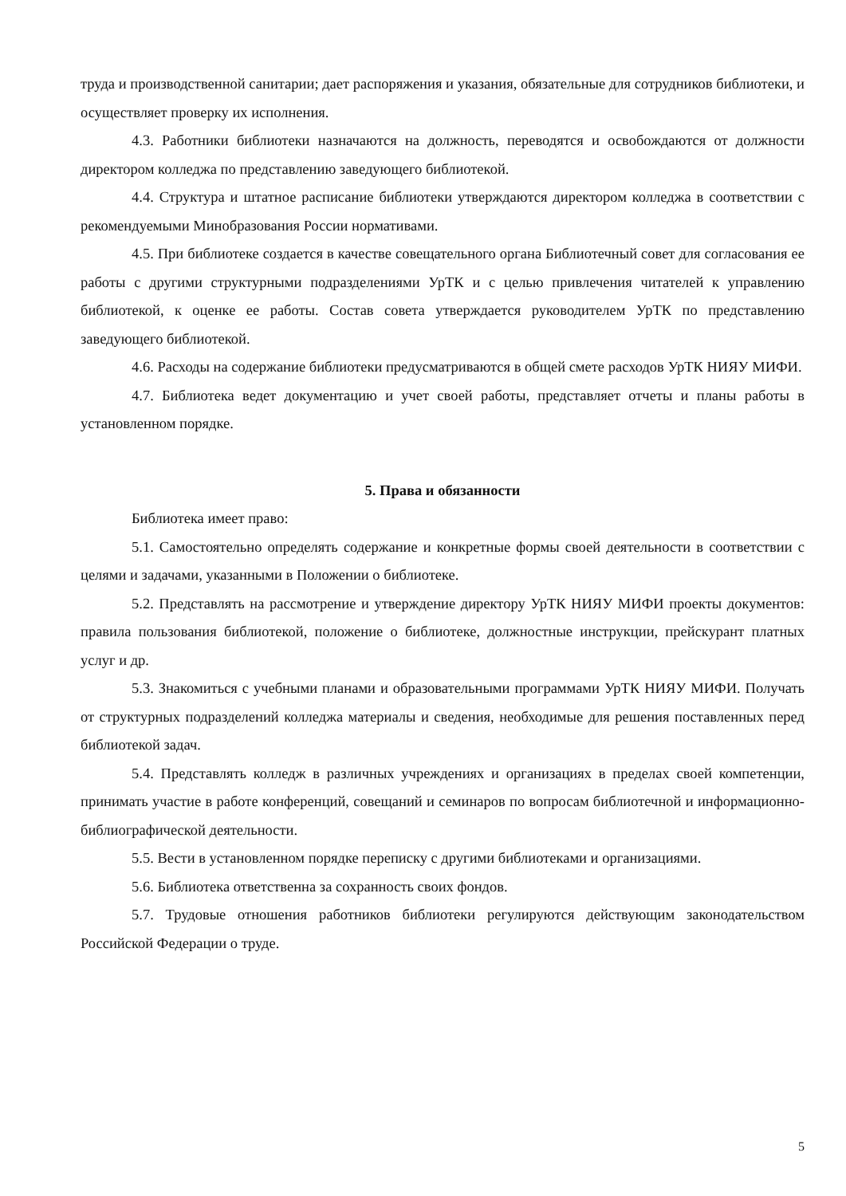труда и производственной санитарии; дает распоряжения и указания, обязательные для сотрудников библиотеки, и осуществляет проверку их исполнения.
4.3. Работники библиотеки назначаются на должность, переводятся и освобождаются от должности директором колледжа по представлению заведующего библиотекой.
4.4. Структура и штатное расписание библиотеки утверждаются директором колледжа в соответствии с рекомендуемыми Минобразования России нормативами.
4.5. При библиотеке создается в качестве совещательного органа Библиотечный совет для согласования ее работы с другими структурными подразделениями УрТК и с целью привлечения читателей к управлению библиотекой, к оценке ее работы. Состав совета утверждается руководителем УрТК по представлению заведующего библиотекой.
4.6. Расходы на содержание библиотеки предусматриваются в общей смете расходов УрТК НИЯУ МИФИ.
4.7. Библиотека ведет документацию и учет своей работы, представляет отчеты и планы работы в установленном порядке.
5. Права и обязанности
Библиотека имеет право:
5.1. Самостоятельно определять содержание и конкретные формы своей деятельности в соответствии с целями и задачами, указанными в Положении о библиотеке.
5.2. Представлять на рассмотрение и утверждение директору УрТК НИЯУ МИФИ проекты документов: правила пользования библиотекой, положение о библиотеке, должностные инструкции, прейскурант платных услуг и др.
5.3. Знакомиться с учебными планами и образовательными программами УрТК НИЯУ МИФИ. Получать от структурных подразделений колледжа материалы и сведения, необходимые для решения поставленных перед библиотекой задач.
5.4. Представлять колледж в различных учреждениях и организациях в пределах своей компетенции, принимать участие в работе конференций, совещаний и семинаров по вопросам библиотечной и информационно-библиографической деятельности.
5.5. Вести в установленном порядке переписку с другими библиотеками и организациями.
5.6. Библиотека ответственна за сохранность своих фондов.
5.7. Трудовые отношения работников библиотеки регулируются действующим законодательством Российской Федерации о труде.
5